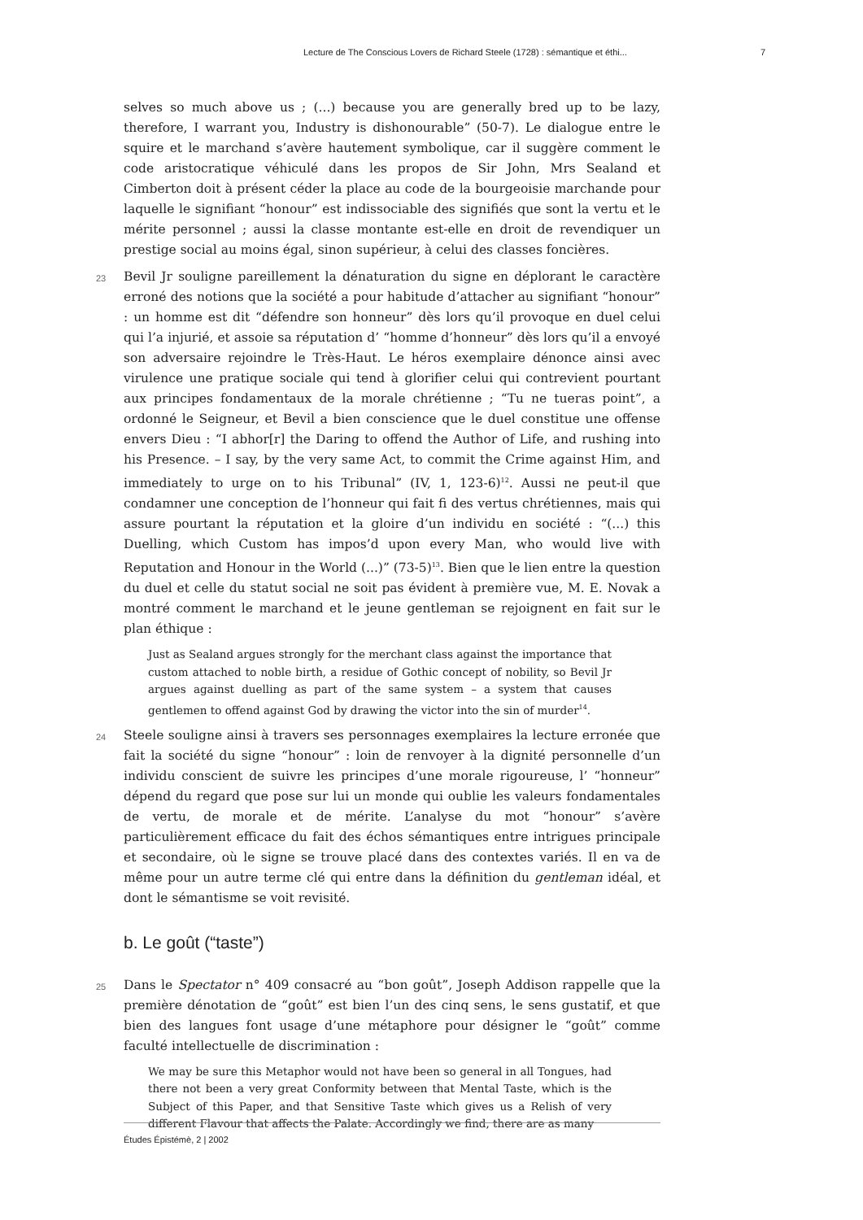Lecture de The Conscious Lovers de Richard Steele (1728) : sémantique et éthi... 7
selves so much above us ; (...) because you are generally bred up to be lazy, therefore, I warrant you, Industry is dishonourable” (50-7). Le dialogue entre le squire et le marchand s’avère hautement symbolique, car il suggère comment le code aristocratique véhiculé dans les propos de Sir John, Mrs Sealand et Cimberton doit à présent céder la place au code de la bourgeoisie marchande pour laquelle le signifiant “honour” est indissociable des signifiés que sont la vertu et le mérite personnel ; aussi la classe montante est-elle en droit de revendiquer un prestige social au moins égal, sinon supérieur, à celui des classes foncières.
23 Bevil Jr souligne pareillement la dénaturation du signe en déplorant le caractère erroné des notions que la société a pour habitude d’attacher au signifiant “honour” : un homme est dit “défendre son honneur” dès lors qu’il provoque en duel celui qui l’a injurié, et assoie sa réputation d’ “homme d’honneur” dès lors qu’il a envoyé son adversaire rejoindre le Très-Haut. Le héros exemplaire dénonce ainsi avec virulence une pratique sociale qui tend à glorifier celui qui contrevient pourtant aux principes fondamentaux de la morale chrétienne ; “Tu ne tueras point”, a ordonné le Seigneur, et Bevil a bien conscience que le duel constitue une offense envers Dieu : “I abhor[r] the Daring to offend the Author of Life, and rushing into his Presence. – I say, by the very same Act, to commit the Crime against Him, and immediately to urge on to his Tribunal” (IV, 1, 123-6)<sup>12</sup>. Aussi ne peut-il que condamner une conception de l’honneur qui fait fi des vertus chrétiennes, mais qui assure pourtant la réputation et la gloire d’un individu en société : “(...) this Duelling, which Custom has impos’d upon every Man, who would live with Reputation and Honour in the World (...)” (73-5)<sup>13</sup>. Bien que le lien entre la question du duel et celle du statut social ne soit pas évident à première vue, M. E. Novak a montré comment le marchand et le jeune gentleman se rejoignent en fait sur le plan éthique :
Just as Sealand argues strongly for the merchant class against the importance that custom attached to noble birth, a residue of Gothic concept of nobility, so Bevil Jr argues against duelling as part of the same system – a system that causes gentlemen to offend against God by drawing the victor into the sin of murder<sup>14</sup>.
24 Steele souligne ainsi à travers ses personnages exemplaires la lecture erronée que fait la société du signe “honour” : loin de renvoyer à la dignité personnelle d’un individu conscient de suivre les principes d’une morale rigoureuse, l’ “honneur” dépend du regard que pose sur lui un monde qui oublie les valeurs fondamentales de vertu, de morale et de mérite. L’analyse du mot “honour” s’avère particulièrement efficace du fait des échos sémantiques entre intrigues principale et secondaire, où le signe se trouve placé dans des contextes variés. Il en va de même pour un autre terme clé qui entre dans la définition du gentleman idéal, et dont le sémantisme se voit revisité.
b. Le goût (“taste”)
25 Dans le Spectator n° 409 consacré au “bon goût”, Joseph Addison rappelle que la première dénotation de “goût” est bien l’un des cinq sens, le sens gustatif, et que bien des langues font usage d’une métaphore pour désigner le “goût” comme faculté intellectuelle de discrimination :
We may be sure this Metaphor would not have been so general in all Tongues, had there not been a very great Conformity between that Mental Taste, which is the Subject of this Paper, and that Sensitive Taste which gives us a Relish of very different Flavour that affects the Palate. Accordingly we find, there are as many
Études Épistémè, 2 | 2002